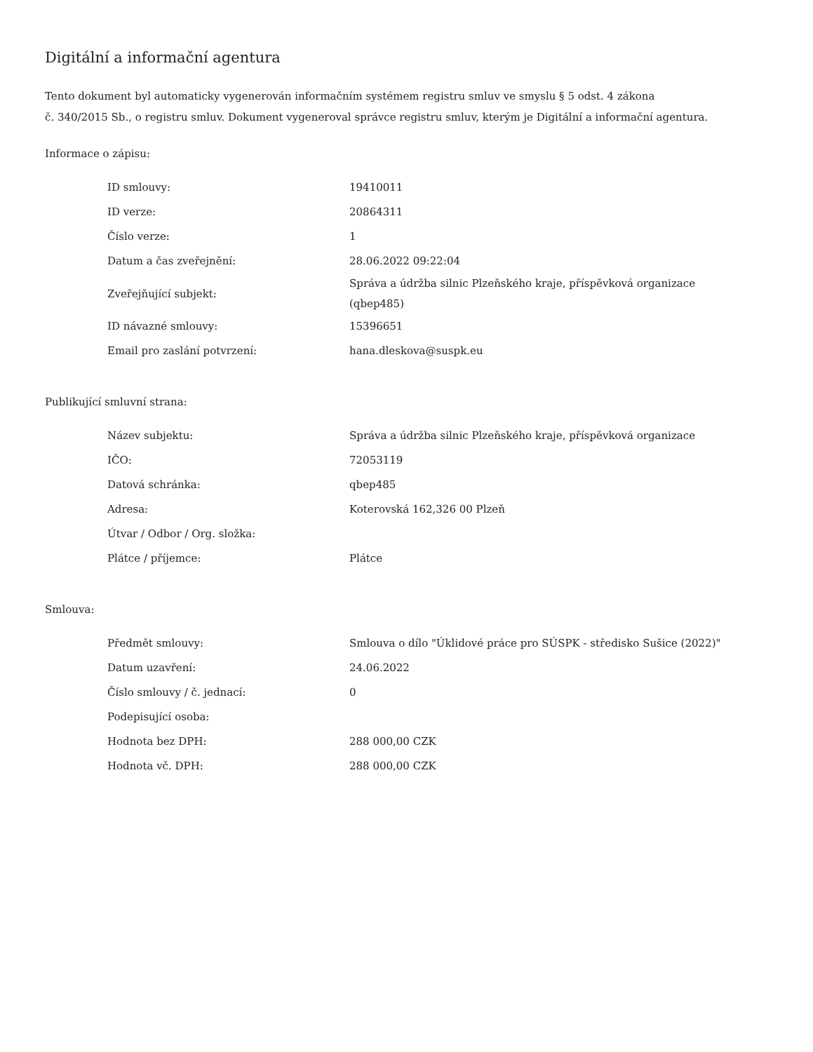Digitální a informační agentura
Tento dokument byl automaticky vygenerován informačním systémem registru smluv ve smyslu § 5 odst. 4 zákona
č. 340/2015 Sb., o registru smluv. Dokument vygeneroval správce registru smluv, kterým je Digitální a informační agentura.
Informace o zápisu:
| ID smlouvy: | 19410011 |
| ID verze: | 20864311 |
| Číslo verze: | 1 |
| Datum a čas zveřejnění: | 28.06.2022 09:22:04 |
| Zveřejňující subjekt: | Správa a údržba silnic Plzeňského kraje, příspěvková organizace (qbep485) |
| ID návazné smlouvy: | 15396651 |
| Email pro zaslání potvrzení: | hana.dleskova@suspk.eu |
Publikující smluvní strana:
| Název subjektu: | Správa a údržba silnic Plzeňského kraje, příspěvková organizace |
| IČO: | 72053119 |
| Datová schránka: | qbep485 |
| Adresa: | Koterovská 162,326 00 Plzeň |
| Útvar / Odbor / Org. složka: | |
| Plátce / příjemce: | Plátce |
Smlouva:
| Předmět smlouvy: | Smlouva o dílo "Úklidové práce pro SÚSPK - středisko Sušice (2022)" |
| Datum uzavření: | 24.06.2022 |
| Číslo smlouvy / č. jednací: | 0 |
| Podepisující osoba: | |
| Hodnota bez DPH: | 288 000,00 CZK |
| Hodnota vč. DPH: | 288 000,00 CZK |